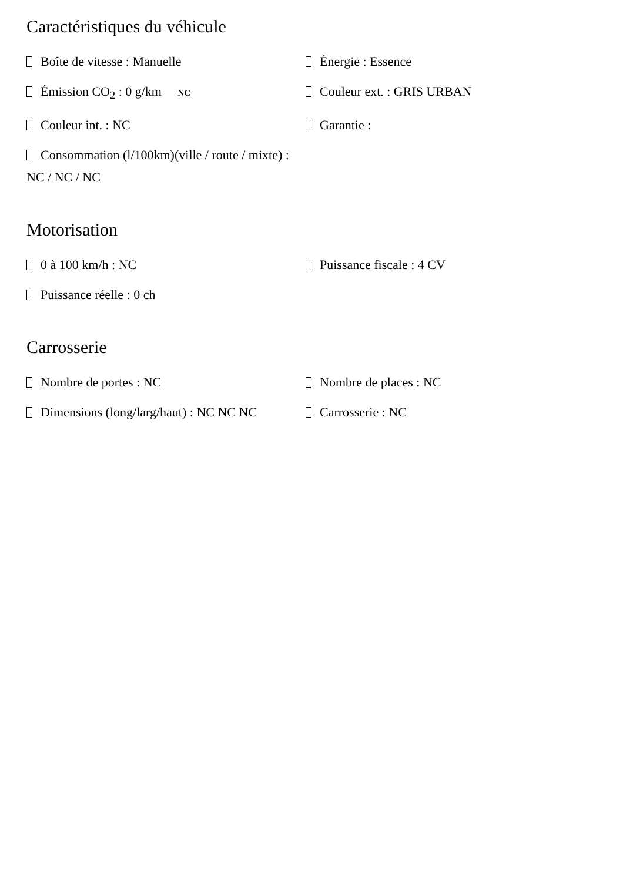Caractéristiques du véhicule
Boîte de vitesse : Manuelle
Énergie : Essence
Émission CO<sub>2</sub> : 0 g/km NC
Couleur ext. : GRIS URBAN
Couleur int. : NC
Garantie :
Consommation (l/100km)(ville / route / mixte) : NC / NC / NC
Motorisation
0 à 100 km/h : NC
Puissance fiscale : 4 CV
Puissance réelle : 0 ch
Carrosserie
Nombre de portes : NC
Nombre de places : NC
Dimensions (long/larg/haut) : NC NC NC
Carrosserie : NC